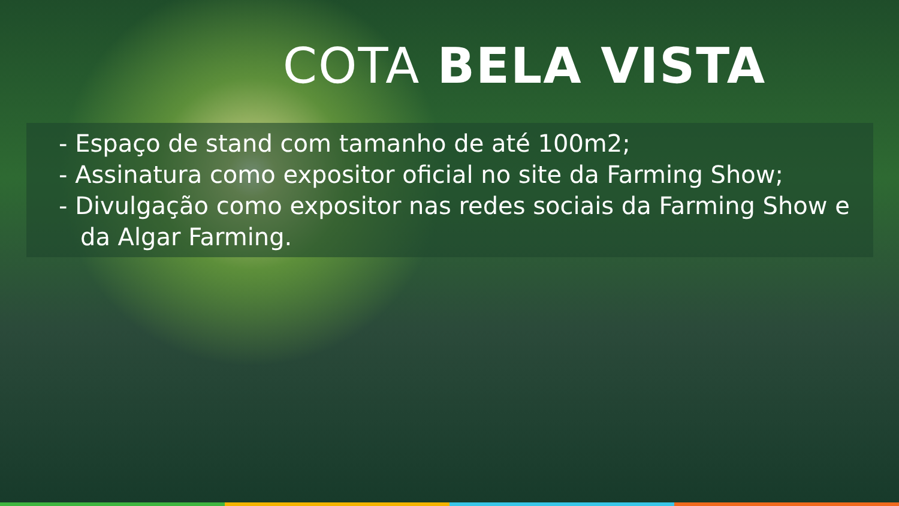COTA BELA VISTA
- Espaço de stand com tamanho de até 100m2;
- Assinatura como expositor oficial no site da Farming Show;
- Divulgação como expositor nas redes sociais da Farming Show e da Algar Farming.